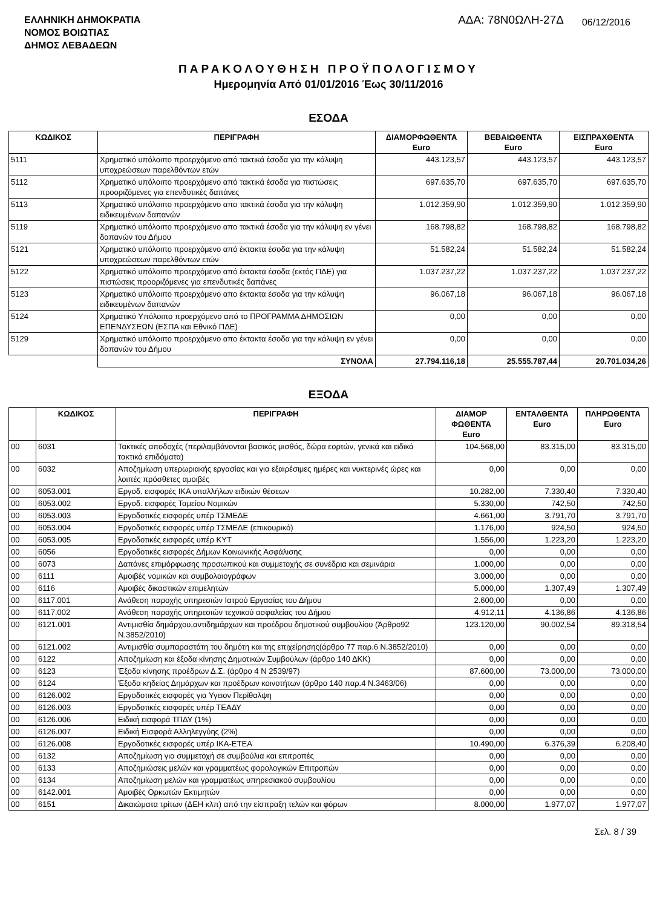ΕΛΛΗΝΙΚΗ ΔΗΜΟΚΡΑΤΙΑ
ΝΟΜΟΣ ΒΟΙΩΤΙΑΣ
ΔΗΜΟΣ ΛΕΒΑΔΕΩΝ
ΑΔΑ: 78Ν0ΩΛΗ-27Δ
06/12/2016
ΠΑΡΑΚΟΛΟΥΘΗΣΗ ΠΡΟΫΠΟΛΟΓΙΣΜΟΥ
Ημερομηνία Από 01/01/2016 Έως 30/11/2016
ΕΣΟΔΑ
| ΚΩΔΙΚΟΣ | ΠΕΡΙΓΡΑΦΗ | ΔΙΑΜΟΡΦΩΘΕΝΤΑ Euro | ΒΕΒΑΙΩΘΕΝΤΑ Euro | ΕΙΣΠΡΑΧΘΕΝΤΑ Euro |
| --- | --- | --- | --- | --- |
| 5111 | Χρηματικό υπόλοιπο προερχόμενο από τακτικά έσοδα για την κάλυψη υποχρεώσεων παρελθόντων ετών | 443.123,57 | 443.123,57 | 443.123,57 |
| 5112 | Χρηματικό υπόλοιπο προερχόμενο από τακτικά έσοδα για πιστώσεις προοριζόμενες για επενδυτικές δαπάνες | 697.635,70 | 697.635,70 | 697.635,70 |
| 5113 | Χρηματικό υπόλοιπο προερχόμενο απο τακτικά έσοδα για την κάλυψη ειδικευμένων δαπανών | 1.012.359,90 | 1.012.359,90 | 1.012.359,90 |
| 5119 | Χρηματικό υπόλοιπο προερχόμενο απο τακτικά έσοδα για την κάλυψη εν γένει δαπανών του Δήμου | 168.798,82 | 168.798,82 | 168.798,82 |
| 5121 | Χρηματικό υπόλοιπο προερχόμενο από έκτακτα έσοδα για την κάλυψη υποχρεώσεων παρελθόντων ετών | 51.582,24 | 51.582,24 | 51.582,24 |
| 5122 | Χρηματικό υπόλοιπο προερχόμενο από έκτακτα έσοδα (εκτός ΠΔΕ) για πιστώσεις προοριζόμενες για επενδυτικές δαπάνες | 1.037.237,22 | 1.037.237,22 | 1.037.237,22 |
| 5123 | Χρηματικό υπόλοιπο προερχόμενο απο έκτακτα έσοδα για την κάλυψη ειδικευμένων δαπανών | 96.067,18 | 96.067,18 | 96.067,18 |
| 5124 | Χρηματικό Υπόλοιπο προερχόμενο από το ΠΡΟΓΡΑΜΜΑ ΔΗΜΟΣΙΩΝ ΕΠΕΝΔΥΣΕΩΝ (ΕΣΠΑ και Εθνικό ΠΔΕ) | 0,00 | 0,00 | 0,00 |
| 5129 | Χρηματικό υπόλοιπο προερχόμενο απο έκτακτα έσοδα για την κάλυψη εν γένει δαπανών του Δήμου | 0,00 | 0,00 | 0,00 |
| | ΣΥΝΟΛΑ | 27.794.116,18 | 25.555.787,44 | 20.701.034,26 |
ΕΞΟΔΑ
| | ΚΩΔΙΚΟΣ | ΠΕΡΙΓΡΑΦΗ | ΔΙΑΜΟΡ ΦΩΘΕΝΤΑ Euro | ΕΝΤΑΛΘΕΝΤΑ Euro | ΠΛΗΡΩΘΕΝΤΑ Euro |
| --- | --- | --- | --- | --- | --- |
| 00 | 6031 | Τακτικές αποδοχές (περιλαμβάνονται βασικός μισθός, δώρα εορτών, γενικά και ειδικά τακτικά επιδόματα) | 104.568,00 | 83.315,00 | 83.315,00 |
| 00 | 6032 | Αποζημίωση υπερωριακής εργασίας και για εξαιρέσιμες ημέρες και νυκτερινές ώρες και λοιπές πρόσθετες αμοιβές | 0,00 | 0,00 | 0,00 |
| 00 | 6053.001 | Εργοδ. εισφορές ΙΚΑ υπαλλήλων ειδικών θέσεων | 10.282,00 | 7.330,40 | 7.330,40 |
| 00 | 6053.002 | Εργοδ. εισφορές Ταμείου Νομικών | 5.330,00 | 742,50 | 742,50 |
| 00 | 6053.003 | Εργοδοτικές εισφορές υπέρ ΤΣΜΕΔΕ | 4.661,00 | 3.791,70 | 3.791,70 |
| 00 | 6053.004 | Εργοδοτικές εισφορές υπέρ ΤΣΜΕΔΕ (επικουρικό) | 1.176,00 | 924,50 | 924,50 |
| 00 | 6053.005 | Εργοδοτικές εισφορές υπέρ ΚΥΤ | 1.556,00 | 1.223,20 | 1.223,20 |
| 00 | 6056 | Εργοδοτικές εισφορές Δήμων Κοινωνικής Ασφάλισης | 0,00 | 0,00 | 0,00 |
| 00 | 6073 | Δαπάνες επιμόρφωσης προσωπικού και συμμετοχής σε συνέδρια και σεμινάρια | 1.000,00 | 0,00 | 0,00 |
| 00 | 6111 | Αμοιβές νομικών και συμβολαιογράφων | 3.000,00 | 0,00 | 0,00 |
| 00 | 6116 | Αμοιβές δικαστικών επιμελητών | 5.000,00 | 1.307,49 | 1.307,49 |
| 00 | 6117.001 | Ανάθεση παροχής υπηρεσιών Ιατρού Εργασίας του Δήμου | 2.600,00 | 0,00 | 0,00 |
| 00 | 6117.002 | Ανάθεση παροχής υπηρεσιών τεχνικού ασφαλείας του Δήμου | 4.912,11 | 4.136,86 | 4.136,86 |
| 00 | 6121.001 | Αντιμισθία δημάρχου,αντιδημάρχων και προέδρου δημοτικού συμβουλίου (Άρθρο92 Ν.3852/2010) | 123.120,00 | 90.002,54 | 89.318,54 |
| 00 | 6121.002 | Αντιμισθία συμπαραστάτη του δημότη και της επιχείρησης(άρθρο 77 παρ.6 Ν.3852/2010) | 0,00 | 0,00 | 0,00 |
| 00 | 6122 | Αποζημίωση και έξοδα κίνησης Δημοτικών Συμβούλων (άρθρο 140 ΔΚΚ) | 0,00 | 0,00 | 0,00 |
| 00 | 6123 | Έξοδα κίνησης προέδρων Δ.Σ. (άρθρο 4 Ν 2539/97) | 87.600,00 | 73.000,00 | 73.000,00 |
| 00 | 6124 | Έξοδα κηδείας Δημάρχων και προέδρων κοινοτήτων (άρθρο 140 παρ.4 Ν.3463/06) | 0,00 | 0,00 | 0,00 |
| 00 | 6126.002 | Εργοδοτικές εισφορές για Υγειον Περίθαλψη | 0,00 | 0,00 | 0,00 |
| 00 | 6126.003 | Εργοδοτικές εισφορές υπέρ ΤΕΑΔΥ | 0,00 | 0,00 | 0,00 |
| 00 | 6126.006 | Ειδική εισφορά ΤΠΔΥ (1%) | 0,00 | 0,00 | 0,00 |
| 00 | 6126.007 | Ειδική Εισφορά Αλληλεγγύης (2%) | 0,00 | 0,00 | 0,00 |
| 00 | 6126.008 | Εργοδοτικές εισφορές υπέρ ΙΚΑ-ΕΤΕΑ | 10.490,00 | 6.376,39 | 6.208,40 |
| 00 | 6132 | Αποζημίωση για συμμετοχή σε συμβούλια και επιτροπές | 0,00 | 0,00 | 0,00 |
| 00 | 6133 | Αποζημιώσεις μελών και γραμματέως φορολογικών Επιτροπών | 0,00 | 0,00 | 0,00 |
| 00 | 6134 | Αποζημίωση μελών και γραμματέως υπηρεσιακού συμβουλίου | 0,00 | 0,00 | 0,00 |
| 00 | 6142.001 | Αμοιβές Ορκωτών Εκτιμητών | 0,00 | 0,00 | 0,00 |
| 00 | 6151 | Δικαιώματα τρίτων (ΔΕΗ κλπ) από την είσπραξη τελών και φόρων | 8.000,00 | 1.977,07 | 1.977,07 |
Σελ. 8 / 39